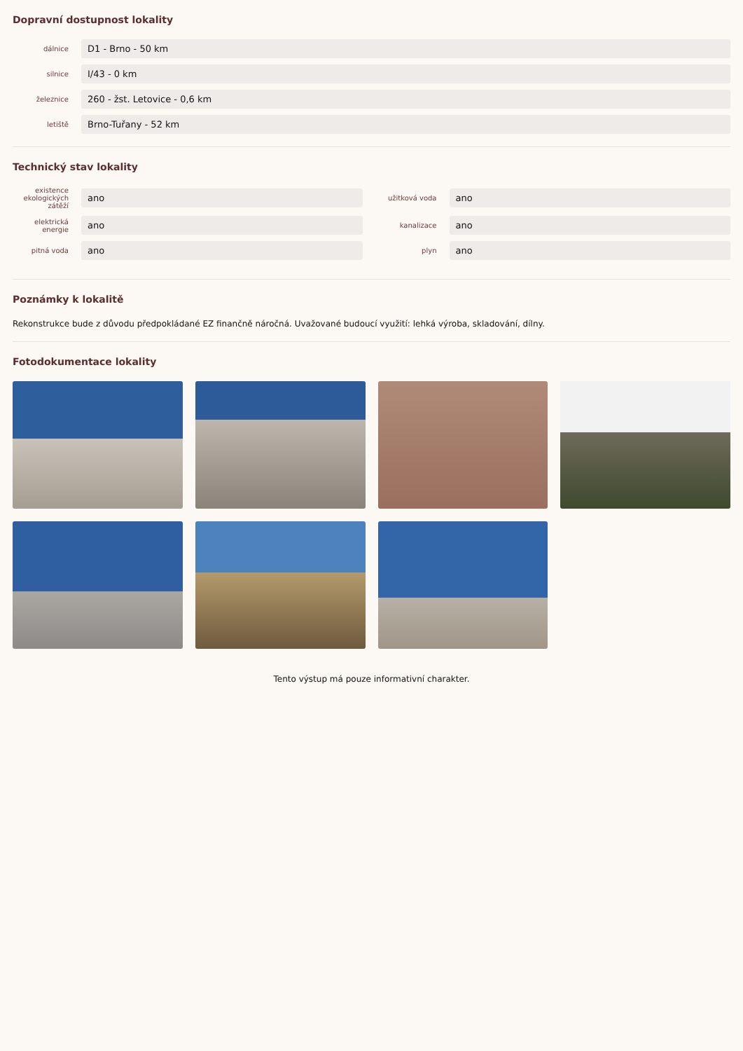Dopravní dostupnost lokality
dálnice
D1 - Brno - 50 km
silnice
I/43 - 0 km
železnice
260 - žst. Letovice - 0,6 km
letiště
Brno-Tuřany - 52 km
Technický stav lokality
existence ekologických zátěží
ano
užitková voda
ano
elektrická energie
ano
kanalizace
ano
pitná voda
ano
plyn
ano
Poznámky k lokalitě
Rekonstrukce bude z důvodu předpokládané EZ finančně náročná. Uvažované budoucí využití: lehká výroba, skladování, dílny.
Fotodokumentace lokality
Tento výstup má pouze informativní charakter.